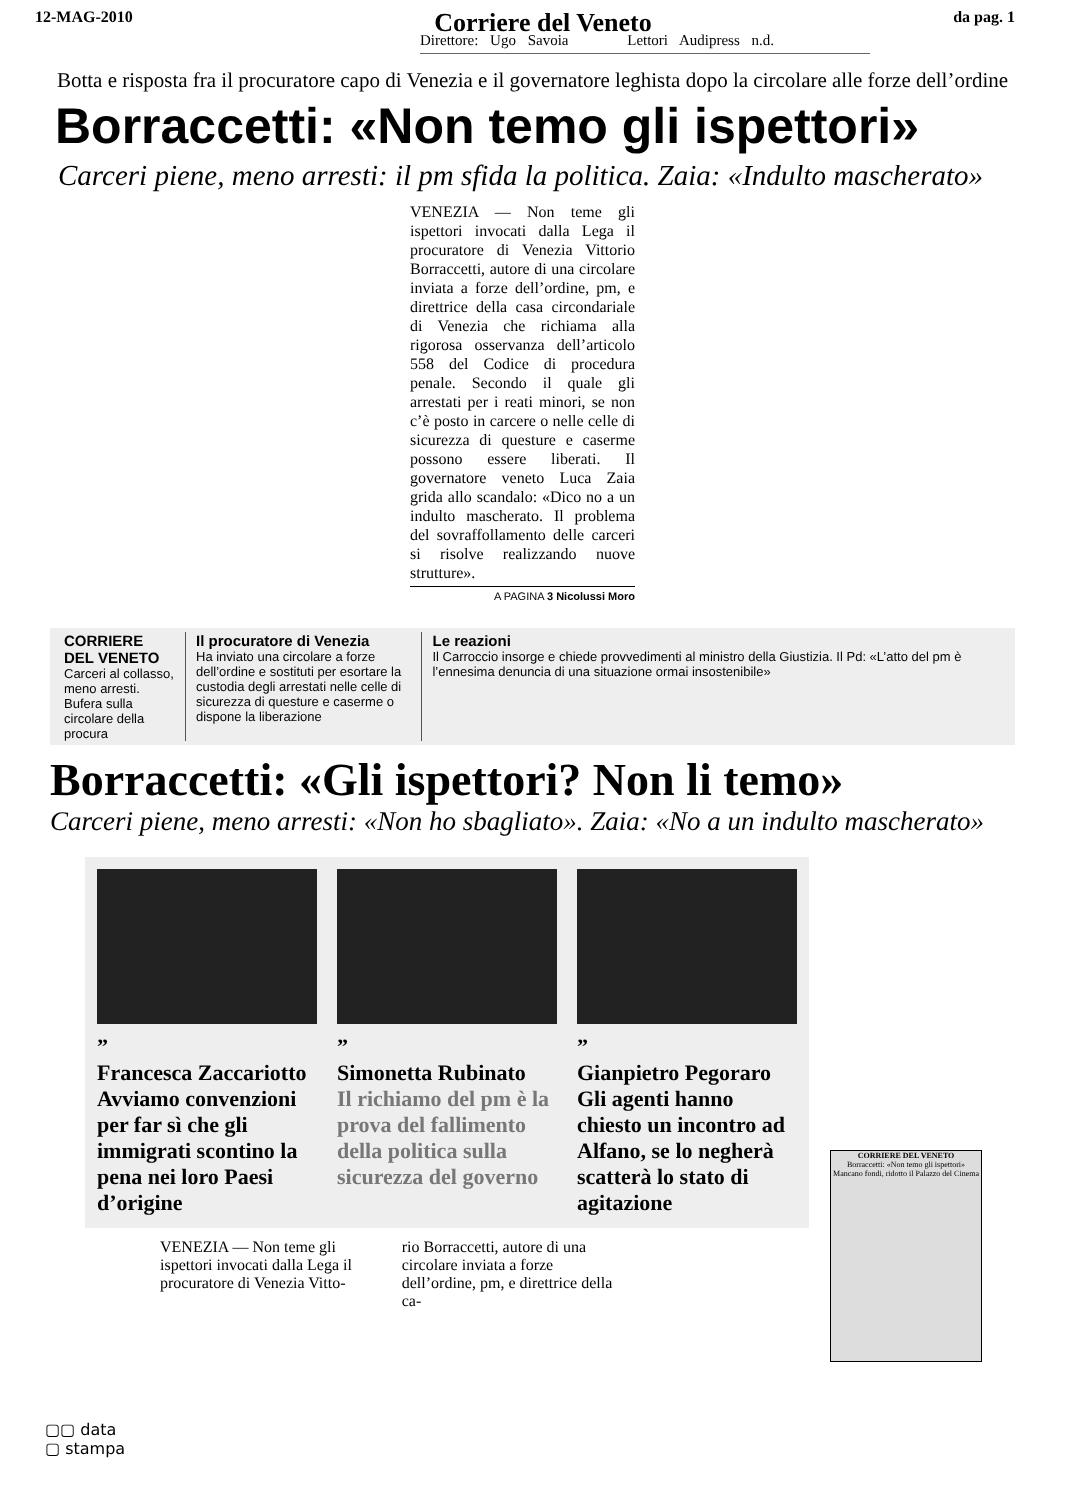12-MAG-2010 Corriere del Veneto da pag. 1
Direttore: Ugo Savoia Lettori Audipress n.d.
Botta e risposta fra il procuratore capo di Venezia e il governatore leghista dopo la circolare alle forze dell’ordine
Borraccetti: «Non temo gli ispettori»
Carceri piene, meno arresti: il pm sfida la politica. Zaia: «Indulto mascherato»
VENEZIA — Non teme gli ispettori invocati dalla Lega il procuratore di Venezia Vittorio Borraccetti, autore di una circolare inviata a forze dell’ordine, pm, e direttrice della casa circondariale di Venezia che richiama alla rigorosa osservanza dell’articolo 558 del Codice di procedura penale. Secondo il quale gli arrestati per i reati minori, se non c’è posto in carcere o nelle celle di sicurezza di questure e caserme possono essere liberati. Il governatore veneto Luca Zaia grida allo scandalo: «Dico no a un indulto mascherato. Il problema del sovraffollamento delle carceri si risolve realizzando nuove strutture».
A PAGINA 3 Nicolussi Moro
CORRIERE DEL VENETO
Carceri al collasso, meno arresti. Bufera sulla circolare della procura
Il procuratore di Venezia
Ha inviato una circolare a forze dell’ordine e sostituti per esortare la custodia degli arrestati nelle celle di sicurezza di questure e caserme o dispone la liberazione
Le reazioni
Il Carroccio insorge e chiede provvedimenti al ministro della Giustizia. Il Pd: «L’atto del pm è l’ennesima denuncia di una situazione ormai insostenibile»
Borraccetti: «Gli ispettori? Non li temo»
Carceri piene, meno arresti: «Non ho sbagliato». Zaia: «No a un indulto mascherato»
”
Francesca Zaccariotto
Avviamo convenzioni per far sì che gli immigrati scontino la pena nei loro Paesi d’origine
”
Simonetta Rubinato
Il richiamo del pm è la prova del fallimento della politica sulla sicurezza del governo
”
Gianpietro Pegoraro
Gli agenti hanno chiesto un incontro ad Alfano, se lo negherà scatterà lo stato di agitazione
VENEZIA — Non teme gli ispettori invocati dalla Lega il procuratore di Venezia Vitto-
rio Borraccetti, autore di una circolare inviata a forze dell’ordine, pm, e direttrice della ca-
CORRIERE DEL VENETO
Borraccetti: «Non temo gli ispettori»
Mancano fondi, ridotto il Palazzo del Cinema
▢▢ data
▢ stampa